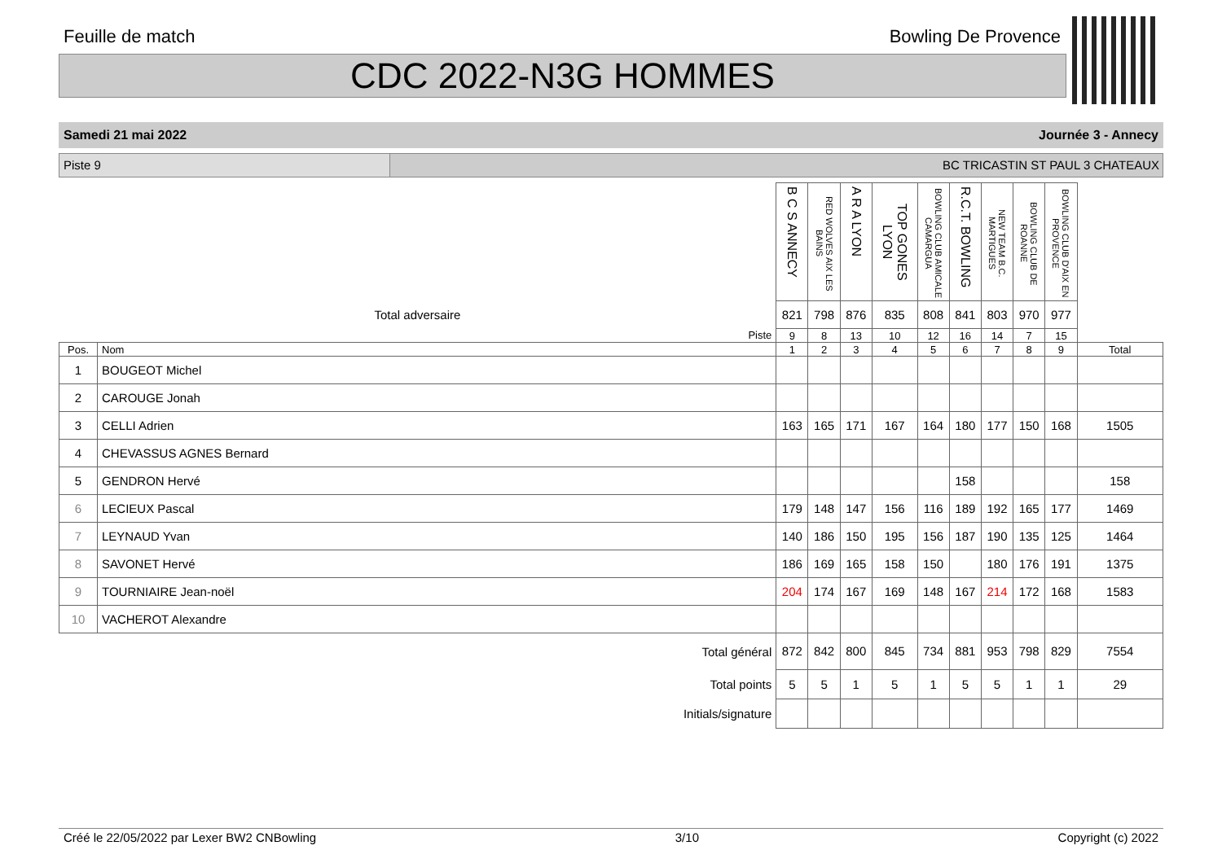Feuille de match Bowling De Provence
CDC 2022-N3G HOMMES
Samedi 21 mai 2022 Journée 3 - Annecy
Piste 9 BC TRICASTIN ST PAUL 3 CHATEAUX
| | | B C S ANNECY | RED WOLVES AIX LES BAINS | A R A LYON | TOP GONES LYON | BOWLING CLUB AMICALE CAMARGUA | R.C.T. BOWLING | NEW TEAM B.C. MARTIGUES | BOWLING CLUB DE ROANNE | BOWLING CLUB D'AIX EN PROVENCE | |
| Total adversaire | | 821 | 798 | 876 | 835 | 808 | 841 | 803 | 970 | 977 | |
| Piste | | 9 | 8 | 13 | 10 | 12 | 16 | 14 | 7 | 15 | |
| Pos. | Nom | 1 | 2 | 3 | 4 | 5 | 6 | 7 | 8 | 9 | Total |
| 1 | BOUGEOT Michel | | | | | | | | | | |
| 2 | CAROUGE Jonah | | | | | | | | | | |
| 3 | CELLI Adrien | 163 | 165 | 171 | 167 | 164 | 180 | 177 | 150 | 168 | 1505 |
| 4 | CHEVASSUS AGNES Bernard | | | | | | | | | | |
| 5 | GENDRON Hervé | | | | | | 158 | | | | 158 |
| 6 | LECIEUX Pascal | 179 | 148 | 147 | 156 | 116 | 189 | 192 | 165 | 177 | 1469 |
| 7 | LEYNAUD Yvan | 140 | 186 | 150 | 195 | 156 | 187 | 190 | 135 | 125 | 1464 |
| 8 | SAVONET Hervé | 186 | 169 | 165 | 158 | 150 | | 180 | 176 | 191 | 1375 |
| 9 | TOURNIAIRE Jean-noël | 204 | 174 | 167 | 169 | 148 | 167 | 214 | 172 | 168 | 1583 |
| 10 | VACHEROT Alexandre | | | | | | | | | | |
| Total général | | 872 | 842 | 800 | 845 | 734 | 881 | 953 | 798 | 829 | 7554 |
| Total points | | 5 | 5 | 1 | 5 | 1 | 5 | 5 | 1 | 1 | 29 |
| Initials/signature | | | | | | | | | | | |
Créé le 22/05/2022 par Lexer BW2 CNBowling 3/10 Copyright (c) 2022